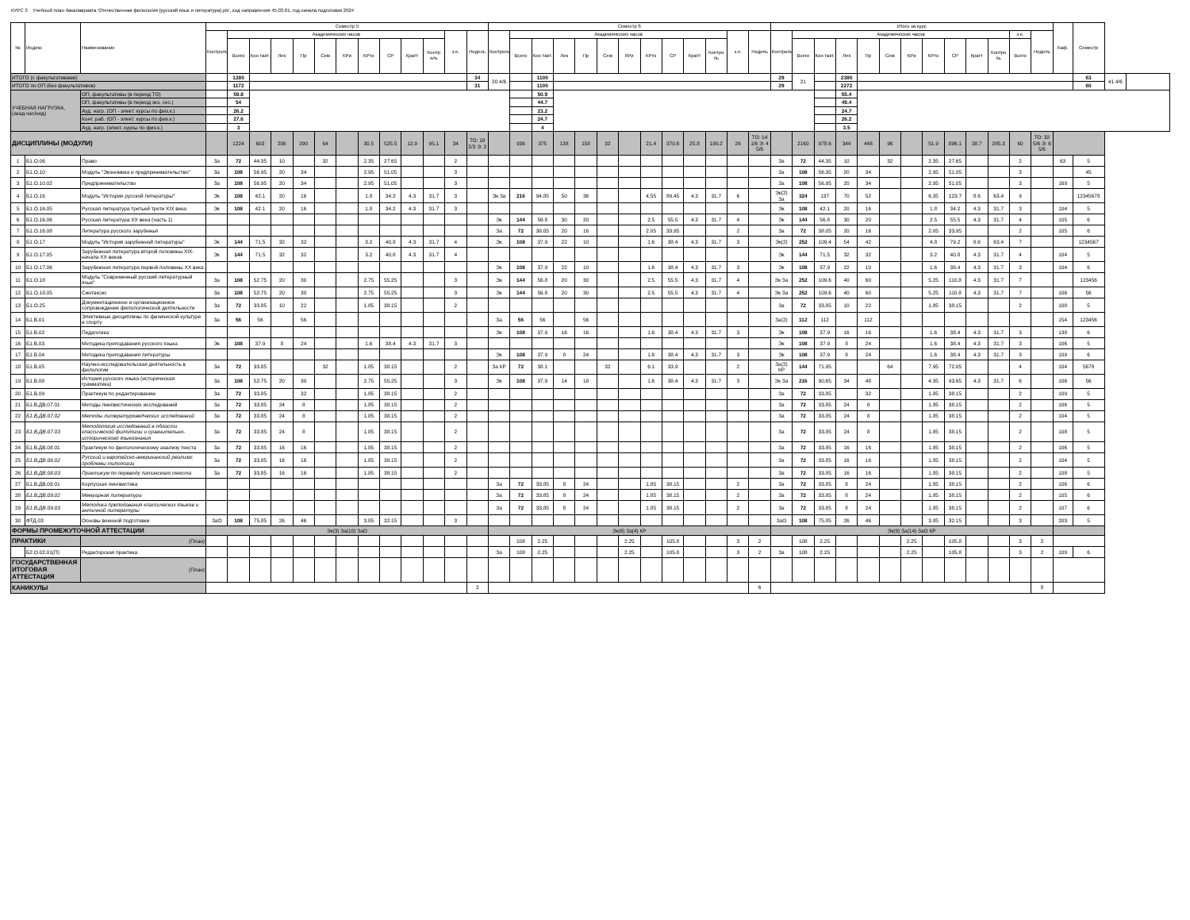КУРС 3 Учебный план бакалавриата 'Отечественная филология (русский язык и литература).plx', код направления 45.03.01, год начала подготовки 2024
| № | Индекс | Наименование | Семестр 5 | | | | | | | | | | | | | Семестр 6 | | | | | | | | | | | | | Итого за курс | | | | | | | | | | | | | Каф. | Семестр | | |
| --- | --- | --- | --- | --- | --- | --- | --- | --- | --- | --- | --- | --- | --- | --- | --- | --- | --- | --- | --- | --- | --- | --- | --- | --- | --- | --- | --- | --- | --- | --- | --- | --- | --- | --- | --- | --- | --- | --- | --- | --- | --- | --- | --- | --- | --- |
| | | | Контроль | Академических часов | | | | | | | | | | з.е. | Недель | Контроль | Академических часов | | | | | | | | | | з.е. | Недель | Контроль | Академических часов | | | | | | | | | | з.е. | Недель | | | | |
| | | | | Всего | Кон такт. | Лек | Пр | Сем | КРи | КРто | СР | Кратт | Контр оль | | | | Всего | Кон такт. | Лек | Пр | Сем | КРи | КРто | СР | Кратт | Контро ль | | | | Всего | Кон такт. | Лек | Пр | Сем | КРи | КРто | СР | Кратт | Контро ль | Всего | | | | | |
| ИТОГО (с факультативами) | | | | 1280 | | | | | | | | | | | 34 | 20 4/6 | | 1100 | | | | | | | | | | | 29 | 21 | | 2380 | | | | | | | | | | | 63 | 41 4/6 | |
| ИТОГО по ОП (без факультативов) | | | | 1172 | | | | | | | | | | | 31 | | | 1100 | | | | | | | | | | | 29 | | | 2272 | | | | | | | | | | | 60 | | |
| УЧЕБНАЯ НАГРУЗКА, (акад.час/нед) | | ОП, факультативы (в период ТО) | | 59.8 | | | | | | | | | | | | | | 50.9 | | | | | | | | | | | | | | 55.4 | | | | | | | | | | | | | |
| | | ОП, факультативы (в период экз. сес.) | | 54 | | | | | | | | | | | | | | 44.7 | | | | | | | | | | | | | | 49.4 | | | | | | | | | | | | | |
| | | Ауд. нагр. (ОП - элект. курсы по физ.к.) | | 26.2 | | | | | | | | | | | | | | 23.2 | | | | | | | | | | | | | | 24.7 | | | | | | | | | | | | | |
| | | Конт. раб. (ОП - элект. курсы по физ.к.) | | 27.6 | | | | | | | | | | | | | | 24.7 | | | | | | | | | | | | | | 26.2 | | | | | | | | | | | | | |
| | | Ауд. нагр. (элект. курсы по физ.к.) | | 3 | | | | | | | | | | | | | | 4 | | | | | | | | | | | | | | 3.5 | | | | | | | | | | | | | |
| ДИСЦИПЛИНЫ (МОДУЛИ) | | | | 1224 | 603 | 206 | 290 | 64 | | 30.5 | 525.5 | 12.9 | 95.1 | 34 | ТО: 18 2/3 Э: 2 | | 936 | 375 | 138 | 158 | 32 | | 21.4 | 370.6 | 25.8 | 190.2 | 26 | ТО: 14 1/6 Э: 4 5/6 | | 2160 | 978.6 | 344 | 448 | 96 | | 51.9 | 896.1 | 38.7 | 285.3 | 60 | ТО: 32 5/6 Э: 6 5/6 | | | | |
| 1 | Б1.О.06 | Право | За | 72 | 44.35 | 10 | | 32 | | 2.35 | 27.65 | | | 2 | | | | | | | | | | | | | | | За | 72 | 44.35 | 10 | | 32 | | 2.35 | 27.65 | | | 2 | | 63 | 5 | | |
| 2 | Б1.О.10 | Модуль "Экономика и предпринимательство" | За | 108 | 56.95 | 20 | 34 | | | 2.95 | 51.05 | | | 3 | | | | | | | | | | | | | | | За | 108 | 56.95 | 20 | 34 | | | 2.95 | 51.05 | | | 3 | | | 45 | | |
| 3 | Б1.О.10.02 | Предпринимательство | За | 108 | 56.95 | 20 | 34 | | | 2.95 | 51.05 | | | 3 | | | | | | | | | | | | | | | За | 108 | 56.95 | 20 | 34 | | | 2.95 | 51.05 | | | 3 | | 169 | 5 | | |
| 4 | Б1.О.16 | Модуль "История русской литературы" | Эк | 108 | 42.1 | 20 | 16 | | | 1.8 | 34.2 | 4.3 | 31.7 | 3 | | Эк За | 216 | 94.85 | 50 | 36 | | | 4.55 | 89.45 | 4.3 | 31.7 | 6 | | Эк(2) За | 324 | 137 | 70 | 52 | | | 6.35 | 123.7 | 8.6 | 63.4 | 9 | | | 12345678 | | |
| 5 | Б1.О.16.05 | Русская литература третьей трети XIX века | Эк | 108 | 42.1 | 20 | 16 | | | 1.8 | 34.2 | 4.3 | 31.7 | 3 | | | | | | | | | | | | | | | Эк | 108 | 42.1 | 20 | 16 | | | 1.8 | 34.2 | 4.3 | 31.7 | 3 | | 104 | 5 | | |
| 6 | Б1.О.16.06 | Русская литература XX века (часть 1) | | | | | | | | | | | | | | Эк | 144 | 56.8 | 30 | 20 | | | 2.5 | 55.5 | 4.3 | 31.7 | 4 | | Эк | 144 | 56.8 | 30 | 20 | | | 2.5 | 55.5 | 4.3 | 31.7 | 4 | | 105 | 6 | | |
| 7 | Б1.О.16.08 | Литература русского зарубежья | | | | | | | | | | | | | | За | 72 | 38.05 | 20 | 16 | | | 2.05 | 33.95 | | | 2 | | За | 72 | 38.05 | 20 | 16 | | | 2.05 | 33.95 | | | 2 | | 105 | 6 | | |
| 8 | Б1.О.17 | Модуль "История зарубежной литературы" | Эк | 144 | 71.5 | 32 | 32 | | | 3.2 | 40.8 | 4.3 | 31.7 | 4 | | Эк | 108 | 37.9 | 22 | 10 | | | 1.6 | 38.4 | 4.3 | 31.7 | 3 | | Эк(2) | 252 | 109.4 | 54 | 42 | | | 4.8 | 79.2 | 8.6 | 63.4 | 7 | | | 1234567 | | |
| 9 | Б1.О.17.05 | Зарубежная литература второй половины XIX- начала XX веков | Эк | 144 | 71.5 | 32 | 32 | | | 3.2 | 40.8 | 4.3 | 31.7 | 4 | | | | | | | | | | | | | | | Эк | 144 | 71.5 | 32 | 32 | | | 3.2 | 40.8 | 4.3 | 31.7 | 4 | | 104 | 5 | | |
| 10 | Б1.О.17.06 | Зарубежная литература первой половины XX века | | | | | | | | | | | | | | Эк | 108 | 37.9 | 22 | 10 | | | 1.6 | 38.4 | 4.3 | 31.7 | 3 | | Эк | 108 | 37.9 | 22 | 10 | | | 1.6 | 38.4 | 4.3 | 31.7 | 3 | | 104 | 6 | | |
| 11 | Б1.О.18 | Модуль "Современный русский литературный язык" | За | 108 | 52.75 | 20 | 30 | | | 2.75 | 55.25 | | | 3 | | Эк | 144 | 56.8 | 20 | 30 | | | 2.5 | 55.5 | 4.3 | 31.7 | 4 | | Эк За | 252 | 109.6 | 40 | 60 | | | 5.25 | 110.8 | 4.3 | 31.7 | 7 | | | 123456 | | |
| 12 | Б1.О.18.05 | Синтаксис | За | 108 | 52.75 | 20 | 30 | | | 2.75 | 55.25 | | | 3 | | Эк | 144 | 56.8 | 20 | 30 | | | 2.5 | 55.5 | 4.3 | 31.7 | 4 | | Эк За | 252 | 109.6 | 40 | 60 | | | 5.25 | 110.8 | 4.3 | 31.7 | 7 | | 106 | 56 | | |
| 13 | Б1.О.25 | Документационное и организационное сопровождение филологической деятельности | За | 72 | 33.85 | 10 | 22 | | | 1.85 | 38.15 | | | 2 | | | | | | | | | | | | | | | За | 72 | 33.85 | 10 | 22 | | | 1.85 | 38.15 | | | 2 | | 108 | 5 | | |
| 14 | Б1.В.01 | Элективные дисциплины по физической культуре и спорту | За | 56 | 56 | | 56 | | | | | | | | | За | 56 | 56 | | 56 | | | | | | | | | За(2) | 112 | 112 | | 112 | | | | | | | | | 154 | 123456 | | |
| 15 | Б1.В.02 | Педагогика | | | | | | | | | | | | | | Эк | 108 | 37.9 | 16 | 16 | | | 1.6 | 38.4 | 4.3 | 31.7 | 3 | | Эк | 108 | 37.9 | 16 | 16 | | | 1.6 | 38.4 | 4.3 | 31.7 | 3 | | 138 | 6 | | |
| 16 | Б1.В.03 | Методика преподавания русского языка | Эк | 108 | 37.9 | 8 | 24 | | | 1.6 | 38.4 | 4.3 | 31.7 | 3 | | | | | | | | | | | | | | | Эк | 108 | 37.9 | 8 | 24 | | | 1.6 | 38.4 | 4.3 | 31.7 | 3 | | 106 | 5 | | |
| 17 | Б1.В.04 | Методика преподавания литературы | | | | | | | | | | | | | | Эк | 108 | 37.9 | 8 | 24 | | | 1.6 | 38.4 | 4.3 | 31.7 | 3 | | Эк | 108 | 37.9 | 8 | 24 | | | 1.6 | 38.4 | 4.3 | 31.7 | 3 | | 109 | 6 | | |
| 18 | Б1.В.05 | Научно-исследовательская деятельность в филологии | За | 72 | 33.85 | | | 32 | | 1.85 | 38.15 | | | 2 | | За КР | 72 | 38.1 | | | 32 | | 6.1 | 33.9 | | | 2 | | За(2) КР | 144 | 71.95 | | | 64 | | 7.95 | 72.05 | | | 4 | | 104 | 5678 | | |
| 19 | Б1.В.08 | История русского языка (историческая грамматика) | За | 108 | 52.75 | 20 | 30 | | | 2.75 | 55.25 | | | 3 | | Эк | 108 | 37.9 | 14 | 18 | | | 1.6 | 38.4 | 4.3 | 31.7 | 3 | | Эк За | 216 | 90.65 | 34 | 48 | | | 4.35 | 93.65 | 4.3 | 31.7 | 6 | | 106 | 56 | | |
| 20 | Б1.В.09 | Практикум по редактированию | За | 72 | 33.85 | | 32 | | | 1.85 | 38.15 | | | 2 | | | | | | | | | | | | | | | За | 72 | 33.85 | | 32 | | | 1.85 | 38.15 | | | 2 | | 109 | 5 | | |
| 21 | Б1.В.ДВ.07.01 | Методы лингвистических исследований | За | 72 | 33.85 | 24 | 8 | | | 1.85 | 38.15 | | | 2 | | | | | | | | | | | | | | | За | 72 | 33.85 | 24 | 8 | | | 1.85 | 38.15 | | | 2 | | 106 | 5 | | |
| 22 | Б1.В.ДВ.07.02 | Методы литературоведческих исследований | За | 72 | 33.85 | 24 | 8 | | | 1.85 | 38.15 | | | 2 | | | | | | | | | | | | | | | За | 72 | 33.85 | 24 | 8 | | | 1.85 | 38.15 | | | 2 | | 104 | 5 | | |
| 23 | Б1.В.ДВ.07.03 | Методология исследований в области классической филологии и сравнительно-исторического языкознания | За | 72 | 33.85 | 24 | 8 | | | 1.85 | 38.15 | | | 2 | | | | | | | | | | | | | | | За | 72 | 33.85 | 24 | 8 | | | 1.85 | 38.15 | | | 2 | | 108 | 5 | | |
| 24 | Б1.В.ДВ.08.01 | Практикум по филологическому анализу текста | За | 72 | 33.85 | 16 | 16 | | | 1.85 | 38.15 | | | 2 | | | | | | | | | | | | | | | За | 72 | 33.85 | 16 | 16 | | | 1.85 | 38.15 | | | 2 | | 106 | 5 | | |
| 25 | Б1.В.ДВ.08.02 | Русский и европейско-американский реализм: проблемы типологии | За | 72 | 33.85 | 16 | 16 | | | 1.85 | 38.15 | | | 2 | | | | | | | | | | | | | | | За | 72 | 33.85 | 16 | 16 | | | 1.85 | 38.15 | | | 2 | | 104 | 5 | | |
| 26 | Б1.В.ДВ.08.03 | Практикум по переводу латинского текста | За | 72 | 33.85 | 16 | 16 | | | 1.85 | 38.15 | | | 2 | | | | | | | | | | | | | | | За | 72 | 33.85 | 16 | 16 | | | 1.85 | 38.15 | | | 2 | | 108 | 5 | | |
| 27 | Б1.В.ДВ.09.01 | Корпусная лингвистика | | | | | | | | | | | | | | За | 72 | 33.85 | 8 | 24 | | | 1.85 | 38.15 | | | 2 | | За | 72 | 33.85 | 8 | 24 | | | 1.85 | 38.15 | | | 2 | | 106 | 6 | | |
| 28 | Б1.В.ДВ.09.02 | Мемуарная литература | | | | | | | | | | | | | | За | 72 | 33.85 | 8 | 24 | | | 1.85 | 38.15 | | | 2 | | За | 72 | 33.85 | 8 | 24 | | | 1.85 | 38.15 | | | 2 | | 105 | 6 | | |
| 29 | Б1.В.ДВ.09.03 | Методика преподавания классических языков и античной литературы | | | | | | | | | | | | | | За | 72 | 33.85 | 8 | 24 | | | 1.85 | 38.15 | | | 2 | | За | 72 | 33.85 | 8 | 24 | | | 1.85 | 38.15 | | | 2 | | 107 | 6 | | |
| 30 | ФТД.03 | Основы военной подготовки | ЗаО | 108 | 75.85 | 26 | 46 | | | 3.85 | 32.15 | | | 3 | | | | | | | | | | | | | | | ЗаО | 108 | 75.85 | 26 | 46 | | | 3.85 | 32.15 | | | 3 | | 203 | 5 | | |
| ФОРМЫ ПРОМЕЖУТОЧНОЙ АТТЕСТАЦИИ | | | Эк(3) За(10) ЗаО | | | | | | | | | | | | | Эк(6) За(4) КР | | | | | | | | | | | | | Эк(9) За(14) ЗаО КР | | | | | | | | | | | | | | | | |
| ПРАКТИКИ | | (План) | | | | | | | | | | | | | | | 108 | 2.25 | | | | 2.25 | | 105.8 | | | 3 | 2 | | 108 | 2.25 | | | | 2.25 | | 105.8 | | | 3 | 2 | | | | |
| | Б2.О.02.01(П) | Редакторская практика | | | | | | | | | | | | | | За | 108 | 2.25 | | | | 2.25 | | 105.8 | | | 3 | 2 | За | 108 | 2.25 | | | | 2.25 | | 105.8 | | | 3 | 2 | 109 | 6 | | |
| ГОСУДАРСТВЕННАЯ ИТОГОВАЯ АТТЕСТАЦИЯ | | (План) | | | | | | | | | | | | | | | | | | | | | | | | | | | | | | | | | | | | | | | | | | | |
| КАНИКУЛЫ | | | | | | | | | | | | | | | 2 | | | | | | | | | | | | | 6 | | | | | | | | | | | | | 8 | | | | |